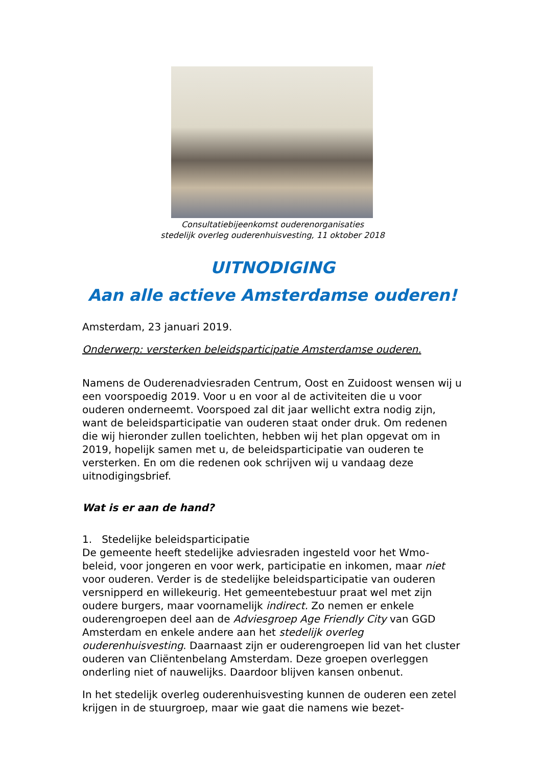Consultatiebijeenkomst ouderenorganisaties
stedelijk overleg ouderenhuisvesting, 11 oktober 2018
UITNODIGING
Aan alle actieve Amsterdamse ouderen!
Amsterdam, 23 januari 2019.
Onderwerp: versterken beleidsparticipatie Amsterdamse ouderen.
Namens de Ouderenadviesraden Centrum, Oost en Zuidoost wensen wij u een voorspoedig 2019. Voor u en voor al de activiteiten die u voor ouderen onderneemt. Voorspoed zal dit jaar wellicht extra nodig zijn, want de beleidsparticipatie van ouderen staat onder druk. Om redenen die wij hieronder zullen toelichten, hebben wij het plan opgevat om in 2019, hopelijk samen met u, de beleidsparticipatie van ouderen te versterken. En om die redenen ook schrijven wij u vandaag deze uitnodigingsbrief.
Wat is er aan de hand?
1. Stedelijke beleidsparticipatie
De gemeente heeft stedelijke adviesraden ingesteld voor het Wmo-beleid, voor jongeren en voor werk, participatie en inkomen, maar niet voor ouderen. Verder is de stedelijke beleidsparticipatie van ouderen versnipperd en willekeurig. Het gemeentebestuur praat wel met zijn oudere burgers, maar voornamelijk indirect. Zo nemen er enkele ouderengroepen deel aan de Adviesgroep Age Friendly City van GGD Amsterdam en enkele andere aan het stedelijk overleg ouderenhuisvesting. Daarnaast zijn er ouderengroepen lid van het cluster ouderen van Cliëntenbelang Amsterdam. Deze groepen overleggen onderling niet of nauwelijks. Daardoor blijven kansen onbenut.
In het stedelijk overleg ouderenhuisvesting kunnen de ouderen een zetel krijgen in de stuurgroep, maar wie gaat die namens wie bezet-